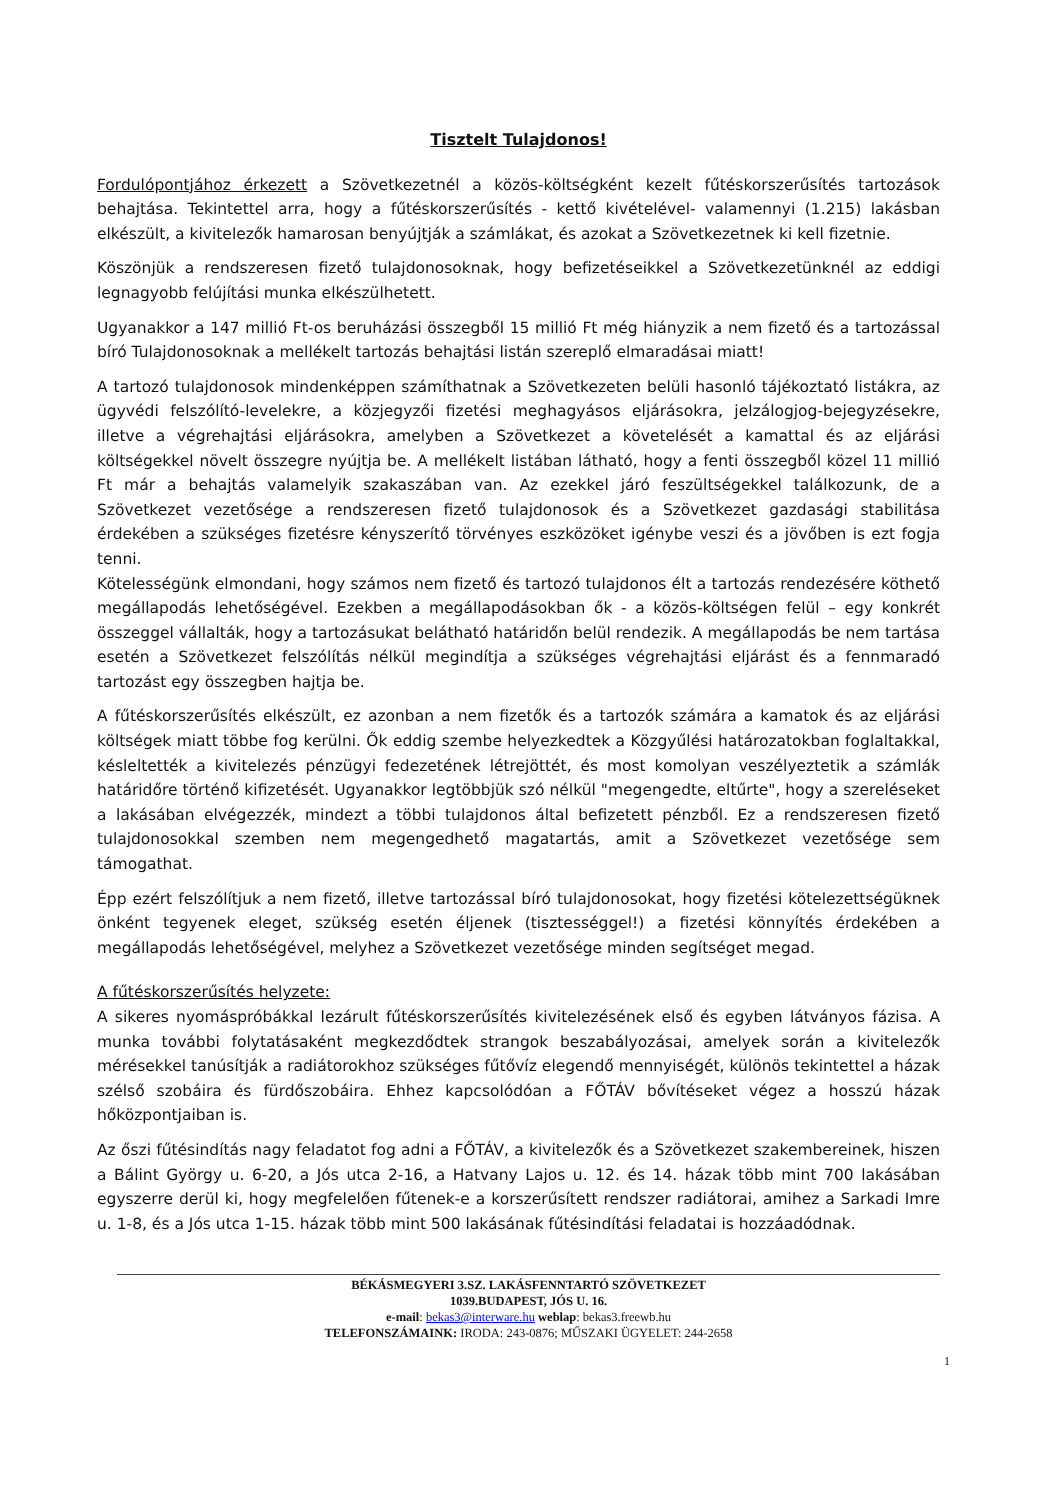Tisztelt Tulajdonos!
Fordulópontjához érkezett a Szövetkezetnél a közös-költségként kezelt fűtéskorszerűsítés tartozások behajtása. Tekintettel arra, hogy a fűtéskorszerűsítés - kettő kivételével- valamennyi (1.215) lakásban elkészült, a kivitelezők hamarosan benyújtják a számlákat, és azokat a Szövetkezetnek ki kell fizetnie.
Köszönjük a rendszeresen fizető tulajdonosoknak, hogy befizetéseikkel a Szövetkezetünknél az eddigi legnagyobb felújítási munka elkészülhetett.
Ugyanakkor a 147 millió Ft-os beruházási összegből 15 millió Ft még hiányzik a nem fizető és a tartozással bíró Tulajdonosoknak a mellékelt tartozás behajtási listán szereplő elmaradásai miatt!
A tartozó tulajdonosok mindenképpen számíthatnak a Szövetkezeten belüli hasonló tájékoztató listákra, az ügyvédi felszólító-levelekre, a közjegyzői fizetési meghagyásos eljárásokra, jelzálogjog-bejegyzésekre, illetve a végrehajtási eljárásokra, amelyben a Szövetkezet a követelését a kamattal és az eljárási költségekkel növelt összegre nyújtja be. A mellékelt listában látható, hogy a fenti összegből közel 11 millió Ft már a behajtás valamelyik szakaszában van. Az ezekkel járó feszültségekkel találkozunk, de a Szövetkezet vezetősége a rendszeresen fizető tulajdonosok és a Szövetkezet gazdasági stabilitása érdekében a szükséges fizetésre kényszerítő törvényes eszközöket igénybe veszi és a jövőben is ezt fogja tenni.
Kötelességünk elmondani, hogy számos nem fizető és tartozó tulajdonos élt a tartozás rendezésére köthető megállapodás lehetőségével. Ezekben a megállapodásokban ők - a közös-költségen felül – egy konkrét összeggel vállalták, hogy a tartozásukat belátható határidőn belül rendezik. A megállapodás be nem tartása esetén a Szövetkezet felszólítás nélkül megindítja a szükséges végrehajtási eljárást és a fennmaradó tartozást egy összegben hajtja be.
A fűtéskorszerűsítés elkészült, ez azonban a nem fizetők és a tartozók számára a kamatok és az eljárási költségek miatt többe fog kerülni. Ők eddig szembe helyezkedtek a Közgyűlési határozatokban foglaltakkal, késleltették a kivitelezés pénzügyi fedezetének létrejöttét, és most komolyan veszélyeztetik a számlák határidőre történő kifizetését. Ugyanakkor legtöbbjük szó nélkül "megengedte, eltűrte", hogy a szereléseket a lakásában elvégezzék, mindezt a többi tulajdonos által befizetett pénzből. Ez a rendszeresen fizető tulajdonosokkal szemben nem megengedhető magatartás, amit a Szövetkezet vezetősége sem támogathat.
Épp ezért felszólítjuk a nem fizető, illetve tartozással bíró tulajdonosokat, hogy fizetési kötelezettségüknek önként tegyenek eleget, szükség esetén éljenek (tisztességgel!) a fizetési könnyítés érdekében a megállapodás lehetőségével, melyhez a Szövetkezet vezetősége minden segítséget megad.
A fűtéskorszerűsítés helyzete:
A sikeres nyomáspróbákkal lezárult fűtéskorszerűsítés kivitelezésének első és egyben látványos fázisa. A munka további folytatásaként megkezdődtek strangok beszabályozásai, amelyek során a kivitelezők mérésekkel tanúsítják a radiátorokhoz szükséges fűtővíz elegendő mennyiségét, különös tekintettel a házak szélső szobáira és fürdőszobáira. Ehhez kapcsolódóan a FŐTÁV bővítéseket végez a hosszú házak hőközpontjaiban is.
Az őszi fűtésindítás nagy feladatot fog adni a FŐTÁV, a kivitelezők és a Szövetkezet szakembereinek, hiszen a Bálint György u. 6-20, a Jós utca 2-16, a Hatvany Lajos u. 12. és 14. házak több mint 700 lakásában egyszerre derül ki, hogy megfelelően fűtenek-e a korszerűsített rendszer radiátorai, amihez a Sarkadi Imre u. 1-8, és a Jós utca 1-15. házak több mint 500 lakásának fűtésindítási feladatai is hozzáadódnak.
BÉKÁSMEGYERI 3.SZ. LAKÁSFENNTARTÓ SZÖVETKEZET
1039.BUDAPEST, JÓS U. 16.
e-mail: bekas3@interware.hu weblap: bekas3.freewb.hu
TELEFONSZÁMAINK: IRODA: 243-0876; MŰSZAKI ÜGYELET: 244-2658
1